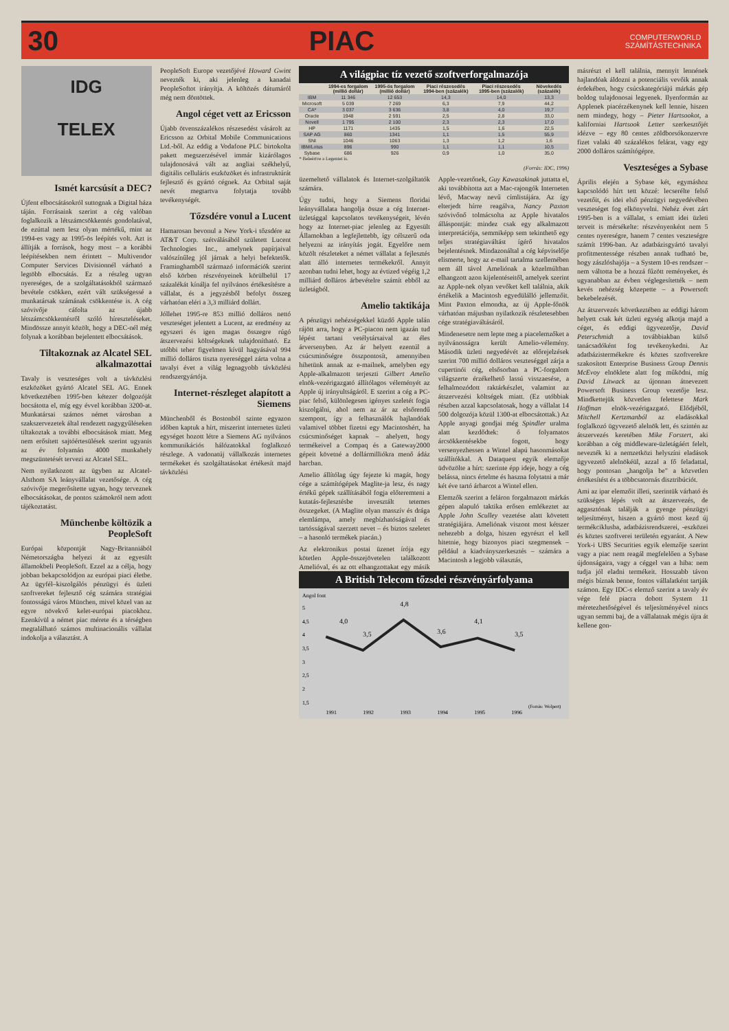30 PIAC COMPUTERWORLD
SZÁMÍTÁSTECHNIKA
IDG
TELEX
Ismét karcsúsít a DEC?
Újfent elbocsátásokról suttognak a Digital háza táján. Forrásaink szerint a cég valóban foglalkozik a létszámcsökkentés gondolatával, de ezúttal nem lesz olyan mértékű, mint az 1994-es vagy az 1995-ös leépítés volt. Azt is állítják a források, hogy most – a korábbi leépítésekben nem érintett – Multivendor Computer Services Divisionnél várható a legtöbb elbocsátás. Ez a részleg ugyan nyereséges, de a szolgáltatásokból származó bevétele csökken, ezért vált szükségessé a munkatársak számának csökkentése is. A cég szóvivője cáfolta az újabb létszámcsökkentésről szóló híresztelés­eket. Mindössze annyit közölt, hogy a DEC-nél még folynak a korábban bejelentett elbocsátások.
Tiltakoznak az Alcatel SEL alkalmazottai
Tavaly is veszteséges volt a távközlési eszközöket gyártó Alcatel SEL AG. Ennek következtében 1995-ben kétezer dolgozóját bocsátotta el, míg egy évvel korábban 3200-at. Munkatársai számos német városban a szakszervezetek által rendezett nagygyűléseken tiltakoztak a további elbocsátások miatt. Meg nem erősített sajtóértesülések szerint ugyanis az év folyamán 4000 munkahely megszüntetését tervezi az Alcatel SEL.
Nem nyilatkozott az ügyben az Alcatel-Alsthom SA leányvállalat vezetősége. A cég szóvivője megerősítette ugyan, hogy terveznek elbocsátásokat, de pontos számokról nem adott tájékoztatást.
Münchenbe költözik a PeopleSoft
Európai központját Nagy-Britanniából Németországba helyezi át az egyesült államokbeli PeopleSoft. Ezzel az a célja, hogy jobban bekapcsolódjon az európai piaci életbe. Az ügyfél–kiszolgálós pénzügyi és üzleti szoftvereket fejlesztő cég számára stratégiai fontosságú város München, mivel közel van az egyre növekvő kelet-európai piacokhoz. Ezenkívül a német piac mérete és a térségben megtalálható számos multinacionális vállalat indokolja a választást. A
PeopleSoft Europe vezetőjévé Howard Gwint nevezték ki, aki jelenleg a kanadai PeopleSoftot irányítja. A költözés dátumáról még nem döntöttek.
Angol céget vett az Ericsson
Újabb ötvenszázalékos részesedést vásárolt az Ericsson az Orbital Mobile Communications Ltd.-ből. Az eddig a Vodafone PLC birtokolta pakett megszerzésével immár kizárólagos tulajdonosává vált az angliai székhelyű, digitális celluláris eszközöket és infrastruktúrát fejlesztő és gyártó cégnek. Az Orbital saját nevét megtartva folytatja tovább tevékenységét.
Tőzsdére vonul a Lucent
Hamarosan bevonul a New York-i tőzsdére az AT&T Corp. szétválásából született Lucent Technologies Inc., amelynek papírjaival valószínűleg jól járnak a helyi befektetők. Framinghamből származó információk szerint első körben részvényeinek körülbelül 17 százalékát kínálja fel nyilvános értékesítésre a vállalat, és a jegyzésből befolyt összeg várhatóan eléri a 3,3 milliárd dollárt.
Jóllehet 1995-re 853 millió dolláros nettó veszteséget jelentett a Lucent, az eredmény az egyszeri és igen magas összegre rúgó átszervezési költségeknek tulajdonítható. Ez utóbbi teher figyelmen kívül hagyásával 994 millió dolláros tiszta nyereséggel zárta volna a tavalyi évet a világ legnagyobb távközlési rendszergyártója.
Internet-részleget alapított a Siemens
Münchenből és Bostonból szinte egyazon időben kaptuk a hírt, miszerint internetes üzleti egységet hozott létre a Siemens AG nyilvános kommunikációs hálózatokkal foglalkozó részlege. A vadonatúj vállalkozás internetes termékeket és szolgáltatásokat értékesít majd távközlési
A világpiac tíz vezető szoftverforgalmazója
| | 1994-es forgalom (millió dollár) | 1995-ös forgalom (millió dollár) | Piaci részesedés 1994-ben (százalék) | Piaci részesedés 1995-ben (százalék) | Növekedés (százalék) |
| --- | --- | --- | --- | --- | --- |
| IBM | 11 346 | 12 653 | 14,3 | 14,0 | 13,3 |
| Microsoft | 5 039 | 7 269 | 6,3 | 7,9 | 44,2 |
| CA* | 3 037 | 3 636 | 3,8 | 4,0 | 19,7 |
| Oracle | 1948 | 2 591 | 2,5 | 2,8 | 33,0 |
| Novell | 1 795 | 2 100 | 2,3 | 2,3 | 17,0 |
| HP | 1171 | 1435 | 1,5 | 1,6 | 22,5 |
| SAP AG | 860 | 1341 | 1,1 | 1,5 | 55,9 |
| SNI | 1046 | 1063 | 1,3 | 1,2 | 1,6 |
| IBM/Lotus | 896 | 990 | 1,1 | 1,1 | 10,5 |
| Sybase | 686 | 926 | 0,9 | 1,0 | 35,0 |
* Beleértve a Legentet is.
(Forrás: IDC, 1996)
üzemeltető vállalatok és Internet-szolgáltatók számára.
Úgy tudni, hogy a Siemens floridai leányvállalata hangolja össze a cég Internet-üzletággal kapcsolatos tevékenységeit, lévén hogy az Internet-piac jelenleg az Egyesült Államokban a legfejlettebb, így célszerű oda helyezni az irányítás jogát. Egyelőre nem közölt részleteket a német vállalat a fejlesztés alatt álló internetes termékekről. Annyit azonban tudni lehet, hogy az évtized végéig 1,2 milliárd dolláros árbevételre számít ebből az üzletágból.
Amelio taktikája
A pénzügyi nehézségekkel küzdő Apple talán rájött arra, hogy a PC-piacon nem igazán tud lépést tartani vetélytársaival az éles árversenyben. Az ár helyett ezentúl a csúcsminőségre összpontosít, amennyiben hihetünk annak az e-mailnek, amelyben egy Apple-alkalmazott terjeszti Gilbert Amelio elnök-vezérigazgató állítólagos véleményét az Apple új irányultságáról. E szerint a cég a PC-piac felső, különlegesen igényes szeletét fogja kiszolgálni, ahol nem az ár az elsőrendű szempont, így a felhasználók hajlandóak valamivel többet fizetni egy Macintoshért, ha csúcsminőséget kapnak – ahelyett, hogy termékeivel a Compaq és a Gateway2000 gépeit követné a dollármilliókra menő ádáz harcban.
Amelio állítólag úgy fejezte ki magát, hogy cége a számítógépek Maglite-ja lesz, és nagy értékű gépek szállításából fogja előteremteni a kutatás-fejlesztésbe invesztált tetemes összegeket. (A Maglite olyan masszív és drága elemlámpa, amely megbízhatóságával és tartósságával szerzett nevet – és biztos szeletet – a hasonló termékek piacán.)
Az elektronikus postai üzenet írója egy kötetlen Apple-összejövetelen találkozott Amelióval, és az ott elhangzottakat egy másik Apple-vezetőnek, Guy Kawasakinak juttatta el, aki továbbította azt a Mac-rajongók Interneten lévő, Macway nevű címlistájára. Az így elterjedt hírre reagálva, Nancy Paxton szóvivőnő tolmácsolta az Apple hivatalos álláspontját: mindez csak egy alkalmazott interpretációja, semmiképp sem tekinthető egy teljes stratégiaváltást ígérő hivatalos bejelentésnek. Mindazonáltal a cég képviselője elismerte, hogy az e-mail tartalma szellemében nem áll távol Ameliónak a közelmúltban elhangzott azon kijelentéseitől, amelyek szerint az Apple-nek olyan vevőket kell találnia, akik értékelik a Macintosh egyedülálló jellemzőit. Mint Paxton elmondta, az új Apple-főnök várhatóan májusban nyilatkozik részletesebben cége stratégiaváltásáról.
Mindenesetre nem lepte meg a piacelemzőket a nyilvánosságra került Amelio-vélemény. Második üzleti negyedévét az előrejelzések szerint 700 millió dolláros veszteséggel zárja a cupertinói cég, elsősorban a PC-forgalom világszerte érzékelhető lassú visszaesése, a felhalmozódott raktárkészlet, valamint az átszervezési költségek miatt. (Ez utóbbiak részben azzal kapcsolatosak, hogy a vállalat 14 500 dolgozója közül 1300-at elbocsátottak.) Az Apple anyagi gondjai még Spindler uralma alatt kezdődtek: ő folyamatos árcsökkentésekbe fogott, hogy versenyezhessen a Wintel alapú hasonmásokat szállítókkal. A Dataquest egyik elemzője üdvözölte a hírt: szerinte épp ideje, hogy a cég belássa, nincs értelme és haszna folytatni a már két éve tartó árharcot a Wintel ellen.
Elemzők szerint a feláron forgalmazott márkás gépen alapuló taktika erősen emlékeztet az Apple John Sculley vezetése alatt követett stratégiájára. Ameliónak viszont most kétszer nehezebb a dolga, hiszen egyrészt el kell hitetnie, hogy bizonyos piaci szegmensek – például a kiadványszerkesztés – számára a Macintosh a legjobb választás,
A British Telecom tőzsdei részvényárfolyama
Angol font
5
4,5
4
3,5
3
2,5
2
1,5
4,0
3,5
4,8
3,6
4,1
3,5
1991
1992
1993
1994
1995
1996
(Forrás: Wolpert)
másrészt el kell találnia, mennyit lennének hajlandóak áldozni a potenciális vevőik annak érdekében, hogy csúcskategóriájú márkás gép boldog tulajdonosai legyenek. Ilyenformán az Applenek piacérzékenynek kell lennie, hiszen nem mindegy, hogy – Pieter Hartsookot, a kaliforniai Hartsook Letter szerkesztőjét idézve – egy 80 centes zöldborsókonzervre fizet valaki 40 százalékos felárat, vagy egy 2000 dolláros számítógépre.
Veszteséges a Sybase
Április elején a Sybase két, egymáshoz kapcsolódó hírt tett közzé: lecserélte felső vezetőit, és idei első pénzügyi negyedévében veszteséget fog elkönyvelni. Nehéz évet zárt 1995-ben is a vállalat, s emiatt idei üzleti terveit is mérsékelte: részvényenként nem 5 centes nyereségre, hanem 7 centes veszteségre számít 1996-ban. Az adatbázisgyártó tavalyi profitmentessége részben annak tudható be, hogy zászlóshajója – a System 10-es rendszer – nem váltotta be a hozzá fűzött reményeket, és ugyanabban az évben véglegesítették – nem kevés nehézség közepette – a Powersoft bekebelezését.
Az átszervezés következtében az eddigi három helyett csak két üzleti egység alkotja majd a céget, és eddigi ügyvezetője, David Peterschmidt a továbbiakban külső tanácsadóként fog tevékenykedni. Az adatbázistermékekre és köztes szoftverekre szakosított Enterprise Business Group Dennis McEvoy elnöklete alatt fog működni, míg David Litwack az újonnan átnevezett Powersoft Business Group vezetője lesz. Mindkettejük közvetlen felettese Mark Hoffman elnök-vezérigazgató. Elődjéből, Mitchell Kertzmanból az eladásokkal foglalkozó ügyvezető alelnök lett, és szintén az átszervezés keretében Mike Forstert, aki korábban a cég middleware-üzletágáért felelt, nevezték ki a nemzetközi helyszíni eladások ügyvezető alelnökéül, azzal a fő feladattal, hogy pontosan „hangolja be" a közvetlen értékesítést és a többcsatornás disztribúciót.
Ami az ipar elemzőit illeti, szerintük várható és szükséges lépés volt az átszervezés, de aggasztónak találják a gyenge pénzügyi teljesítményt, hiszen a gyártó most kezd új termékciklusba, adatbázisrendszerei, -eszközei és köztes szoftverei területén egyaránt. A New York-i UBS Securities egyik elemzője szerint vagy a piac nem reagál megfelelően a Sybase újdonságaira, vagy a céggel van a hiba: nem tudja jól eladni termékeit. Hosszabb távon mégis bíznak benne, fontos vállalatként tartják számon. Egy IDC-s elemző szerint a tavaly év vége felé piacra dobott System 11 méretezhetőségével és teljesítményével nincs ugyan semmi baj, de a vállalatnak mégis újra át kellene gon-